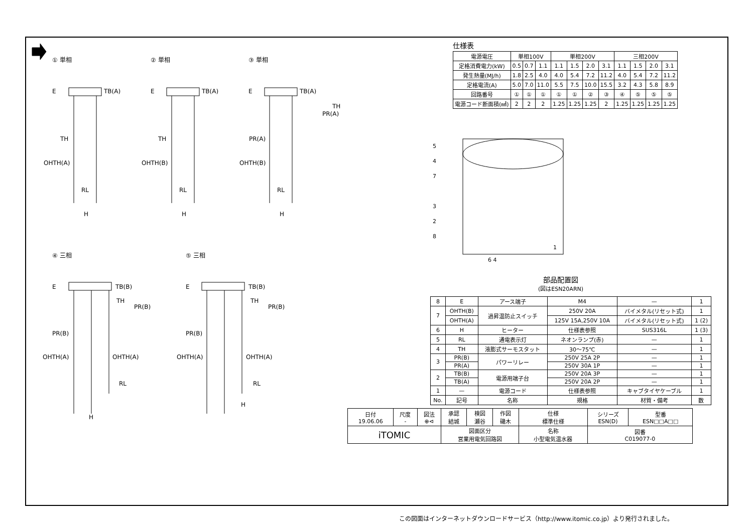① 単相 ② 単相 ③ 単相
④ 三相 ⑤ 三相
E TB(A) E TB(A) E TB(A)
TH
PR(A)
TH TH PR(A)
OHTH(A) OHTH(B) OHTH(B)
RL RL RL
H H H
E TB(B) E TB(B)
TH
PR(B)
TH
PR(B)
PR(B) PR(B)
OHTH(A) OHTH(A) OHTH(A) OHTH(A)
RL RL
H
H
仕様表
| 電源電圧 | 単相100V | | | 単相200V | | | | 三相200V | | | |
| 定格消費電力(kW) | 0.5 | 0.7 | 1.1 | 1.1 | 1.5 | 2.0 | 3.1 | 1.1 | 1.5 | 2.0 | 3.1 |
| 発生熱量(MJ/h) | 1.8 | 2.5 | 4.0 | 4.0 | 5.4 | 7.2 | 11.2 | 4.0 | 5.4 | 7.2 | 11.2 |
| 定格電流(A) | 5.0 | 7.0 | 11.0 | 5.5 | 7.5 | 10.0 | 15.5 | 3.2 | 4.3 | 5.8 | 8.9 |
| 回路番号 | ① | ① | ① | ① | ① | ② | ③ | ④ | ⑤ | ⑤ | ⑤ |
| 電源コード断面積(㎟) | 2 | 2 | 2 | 1.25 | 1.25 | 1.25 | 2 | 1.25 | 1.25 | 1.25 | 1.25 |
5
4
7
3
2
8
1
6 4
部品配置図
(図はESN20ARN)
| 8 | E | アース端子 | M4 | — | 1 |
| 7 | OHTH(B) | 過昇温防止スイッチ | 250V 20A | バイメタル(リセット式) | 1 |
| | OHTH(A) | | 125V 15A,250V 10A | バイメタル(リセット式) | 1 (2) |
| 6 | H | ヒーター | 仕様表参照 | SUS316L | 1 (3) |
| 5 | RL | 通電表示灯 | ネオンランプ(赤) | — | 1 |
| 4 | TH | 液膨式サーモスタット | 30〜75℃ | — | 1 |
| 3 | PR(B) | パワーリレー | 250V 25A 2P | — | 1 |
| | PR(A) | | 250V 30A 1P | — | 1 |
| 2 | TB(B) | 電源用端子台 | 250V 20A 3P | — | 1 |
| | TB(A) | | 250V 20A 2P | — | 1 |
| 1 | — | 電源コード | 仕様表参照 | キャブタイヤケーブル | 1 |
| No. | 記号 | 名称 | 規格 | 材質・備考 | 数 |
| 日付 19.06.06 | 尺度 - | 図法 ⊕⊲ | 承認 結城 | 検図 瀬谷 | 作図 磯木 | 仕様 標準仕様 | シリーズ ESN(D) | 型番 ESN□□A□□ |
| iTOMIC | | | 図面区分 営業用電気回路図 | | | 名称 小型電気温水器 | 図番 C019077-0 | |
この図面はインターネットダウンロードサービス（http://www.itomic.co.jp）より発行されました。